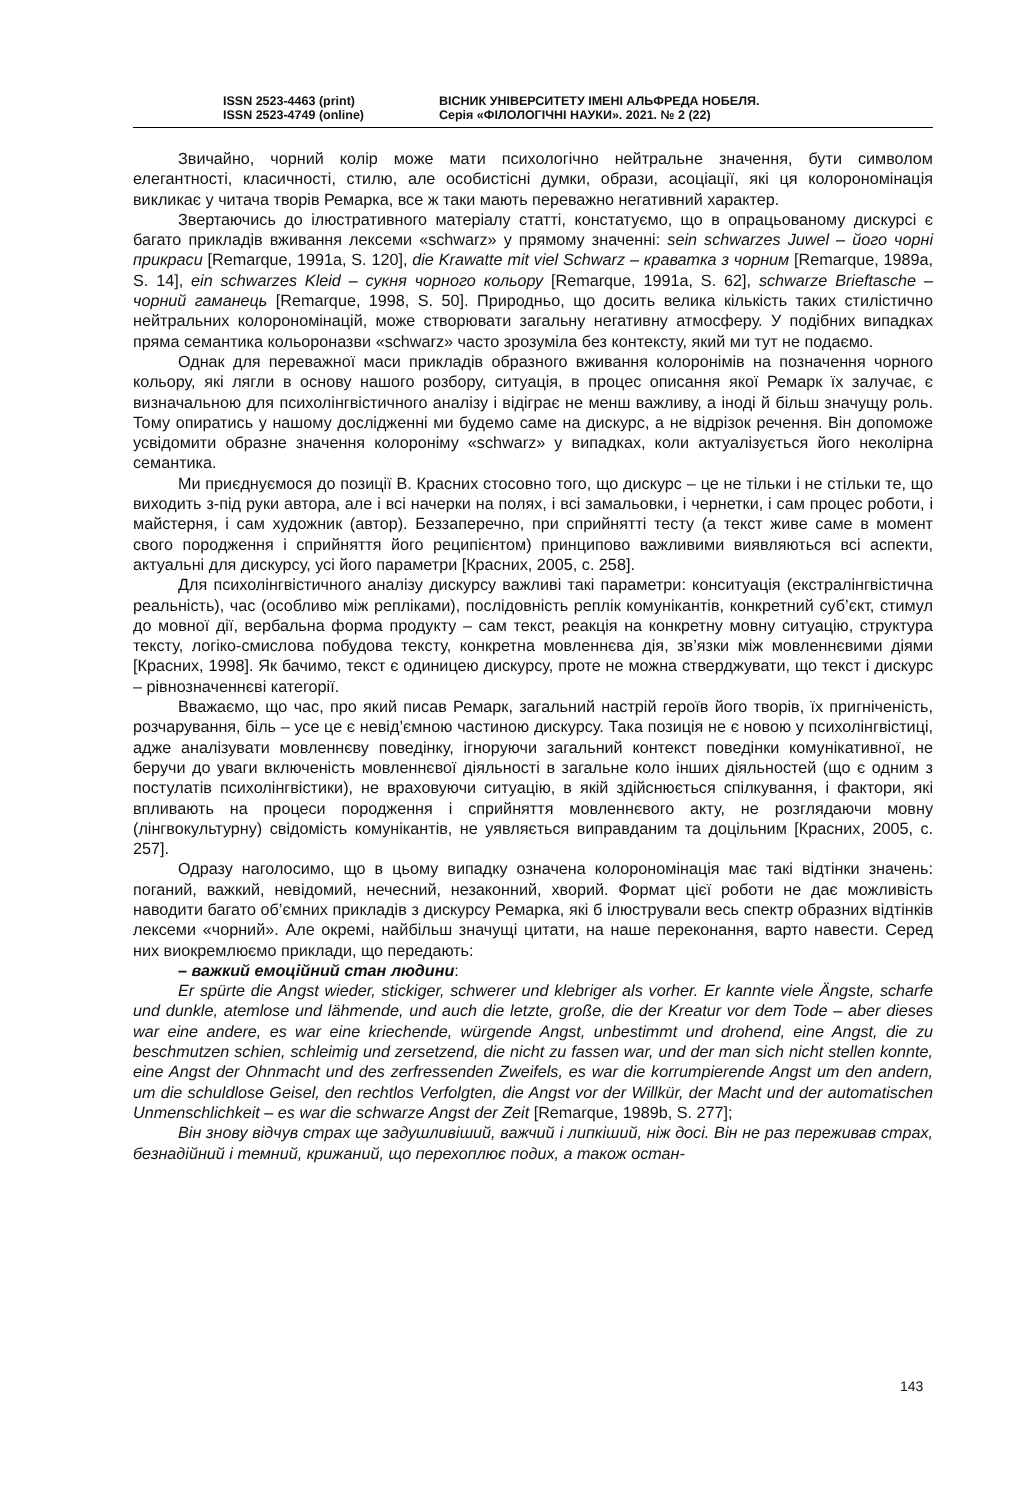ISSN 2523-4463 (print)
ISSN 2523-4749 (online)
ВІСНИК УНІВЕРСИТЕТУ ІМЕНІ АЛЬФРЕДА НОБЕЛЯ.
Серія «ФІЛОЛОГІЧНІ НАУКИ». 2021. № 2 (22)
Звичайно, чорний колір може мати психологічно нейтральне значення, бути символом елегантності, класичності, стилю, але особистісні думки, образи, асоціації, які ця колорономінація викликає у читача творів Ремарка, все ж таки мають переважно негативний характер.
Звертаючись до ілюстративного матеріалу статті, констатуємо, що в опрацьованому дискурсі є багато прикладів вживання лексеми «schwarz» у прямому значенні: sein schwarzes Juwel – його чорні прикраси [Remarque, 1991a, S. 120], die Krawatte mit viel Schwarz – краватка з чорним [Remarque, 1989a, S. 14], ein schwarzes Kleid – сукня чорного кольору [Remarque, 1991a, S. 62], schwarze Brieftasche – чорний гаманець [Remarque, 1998, S. 50]. Природньо, що досить велика кількість таких стилістично нейтральних колорономінацій, може створювати загальну негативну атмосферу. У подібних випадках пряма семантика кольороназви «schwarz» часто зрозуміла без контексту, який ми тут не подаємо.
Однак для переважної маси прикладів образного вживання колоронімів на позначення чорного кольору, які лягли в основу нашого розбору, ситуація, в процес описання якої Ремарк їх залучає, є визначальною для психолінгвістичного аналізу і відіграє не менш важливу, а іноді й більш значущу роль. Тому опиратись у нашому дослідженні ми будемо саме на дискурс, а не відрізок речення. Він допоможе усвідомити образне значення колороніму «schwarz» у випадках, коли актуалізується його неколірна семантика.
Ми приєднуємося до позиції В. Красних стосовно того, що дискурс – це не тільки і не стільки те, що виходить з-під руки автора, але і всі начерки на полях, і всі замальовки, і чернетки, і сам процес роботи, і майстерня, і сам художник (автор). Беззаперечно, при сприйнятті тесту (а текст живе саме в момент свого породження і сприйняття його реципієнтом) принципово важливими виявляються всі аспекти, актуальні для дискурсу, усі його параметри [Красних, 2005, с. 258].
Для психолінгвістичного аналізу дискурсу важливі такі параметри: конситуація (екстралінгвістична реальність), час (особливо між репліками), послідовність реплік комунікантів, конкретний суб’єкт, стимул до мовної дії, вербальна форма продукту – сам текст, реакція на конкретну мовну ситуацію, структура тексту, логіко-смислова побудова тексту, конкретна мовленнєва дія, зв’язки між мовленнєвими діями [Красних, 1998]. Як бачимо, текст є одиницею дискурсу, проте не можна стверджувати, що текст і дискурс – рівнозначеннєві категорії.
Вважаємо, що час, про який писав Ремарк, загальний настрій героїв його творів, їх пригніченість, розчарування, біль – усе це є невід’ємною частиною дискурсу. Така позиція не є новою у психолінгвістиці, адже аналізувати мовленнєву поведінку, ігноруючи загальний контекст поведінки комунікативної, не беручи до уваги включеність мовленнєвої діяльності в загальне коло інших діяльностей (що є одним з постулатів психолінгвістики), не враховуючи ситуацію, в якій здійснюється спілкування, і фактори, які впливають на процеси породження і сприйняття мовленнєвого акту, не розглядаючи мовну (лінгвокультурну) свідомість комунікантів, не уявляється виправданим та доцільним [Красних, 2005, с. 257].
Одразу наголосимо, що в цьому випадку означена колорономінація має такі відтінки значень: поганий, важкий, невідомий, нечесний, незаконний, хворий. Формат цієї роботи не дає можливість наводити багато об’ємних прикладів з дискурсу Ремарка, які б ілюстрували весь спектр образних відтінків лексеми «чорний». Але окремі, найбільш значущі цитати, на наше переконання, варто навести. Серед них виокремлюємо приклади, що передають:
– важкий емоційний стан людини:
Er spürte die Angst wieder, stickiger, schwerer und klebriger als vorher. Er kannte viele Ängste, scharfe und dunkle, atemlose und lähmende, und auch die letzte, große, die der Kreatur vor dem Tode – aber dieses war eine andere, es war eine kriechende, würgende Angst, unbestimmt und drohend, eine Angst, die zu beschmutzen schien, schleimig und zersetzend, die nicht zu fassen war, und der man sich nicht stellen konnte, eine Angst der Ohnmacht und des zerfressenden Zweifels, es war die korrumpierende Angst um den andern, um die schuldlose Geisel, den rechtlos Verfolgten, die Angst vor der Willkür, der Macht und der automatischen Unmenschlichkeit – es war die schwarze Angst der Zeit [Remarque, 1989b, S. 277];
Він знову відчув страх ще задушливіший, важчий і липкіший, ніж досі. Він не раз переживав страх, безнадійний і темний, крижаний, що перехоплює подих, а також остан-
143